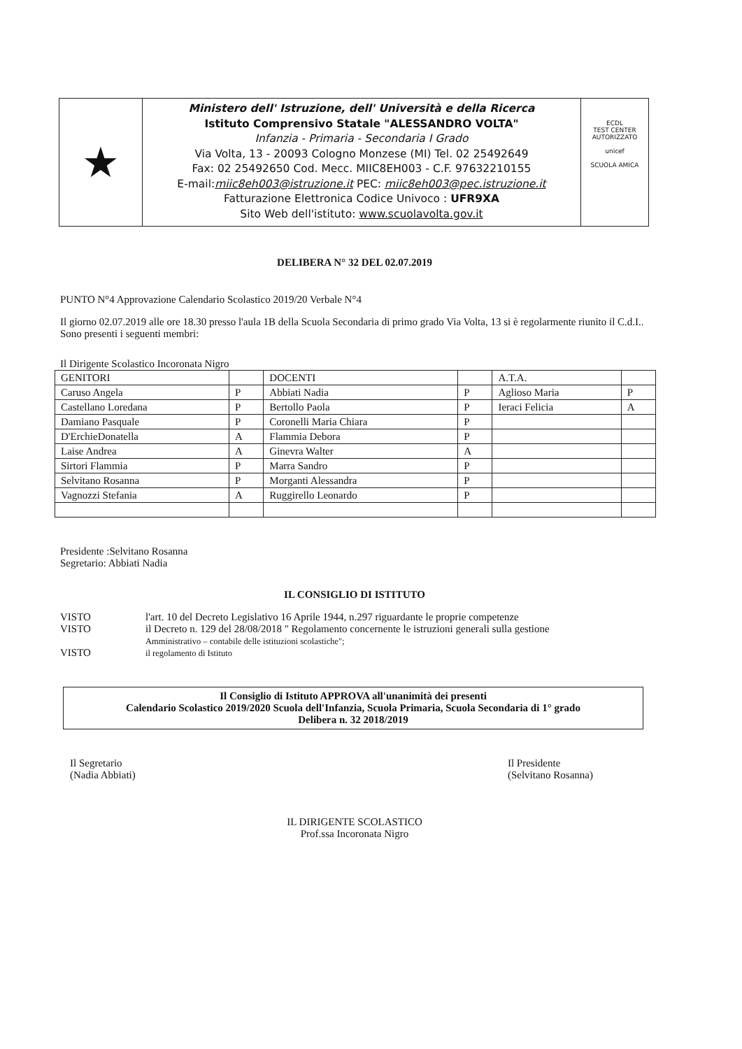★
Ministero dell' Istruzione, dell' Università e della Ricerca
Istituto Comprensivo Statale "ALESSANDRO VOLTA"
Infanzia - Primaria - Secondaria I Grado
Via Volta, 13 - 20093 Cologno Monzese (MI) Tel. 02 25492649
Fax: 02 25492650 Cod. Mecc. MIIC8EH003 - C.F. 97632210155
E-mail:miic8eh003@istruzione.it PEC: miic8eh003@pec.istruzione.it
Fatturazione Elettronica Codice Univoco : UFR9XA
Sito Web dell'istituto: www.scuolavolta.gov.it
ECDL
TEST CENTER AUTORIZZATO
unicef
SCUOLA AMICA
DELIBERA N° 32 DEL 02.07.2019
PUNTO N°4 Approvazione Calendario Scolastico 2019/20 Verbale N°4
Il giorno 02.07.2019 alle ore 18.30 presso l'aula 1B della Scuola Secondaria di primo grado Via Volta, 13 si è regolarmente riunito il C.d.I..
Sono presenti i seguenti membri:
Il Dirigente Scolastico Incoronata Nigro
| GENITORI | | DOCENTI | | A.T.A. | |
| Caruso Angela | P | Abbiati Nadia | P | Aglioso Maria | P |
| Castellano Loredana | P | Bertollo Paola | P | Ieraci Felicia | A |
| Damiano Pasquale | P | Coronelli Maria Chiara | P | | |
| D'ErchieDonatella | A | Flammia Debora | P | | |
| Laise Andrea | A | Ginevra Walter | A | | |
| Sirtori Flammia | P | Marra Sandro | P | | |
| Selvitano Rosanna | P | Morganti Alessandra | P | | |
| Vagnozzi Stefania | A | Ruggirello Leonardo | P | | |
Presidente :Selvitano Rosanna
Segretario: Abbiati Nadia
IL CONSIGLIO DI ISTITUTO
VISTO l'art. 10 del Decreto Legislativo 16 Aprile 1944, n.297 riguardante le proprie competenze
VISTO il Decreto n. 129 del 28/08/2018 " Regolamento concernente le istruzioni generali sulla gestione
Amministrativo – contabile delle istituzioni scolastiche";
VISTO il regolamento di Istituto
Il Consiglio di Istituto APPROVA all'unanimità dei presenti
Calendario Scolastico 2019/2020 Scuola dell'Infanzia, Scuola Primaria, Scuola Secondaria di 1° grado
Delibera n. 32 2018/2019
Il Segretario
(Nadia Abbiati)
Il Presidente
(Selvitano Rosanna)
IL DIRIGENTE SCOLASTICO
Prof.ssa Incoronata Nigro